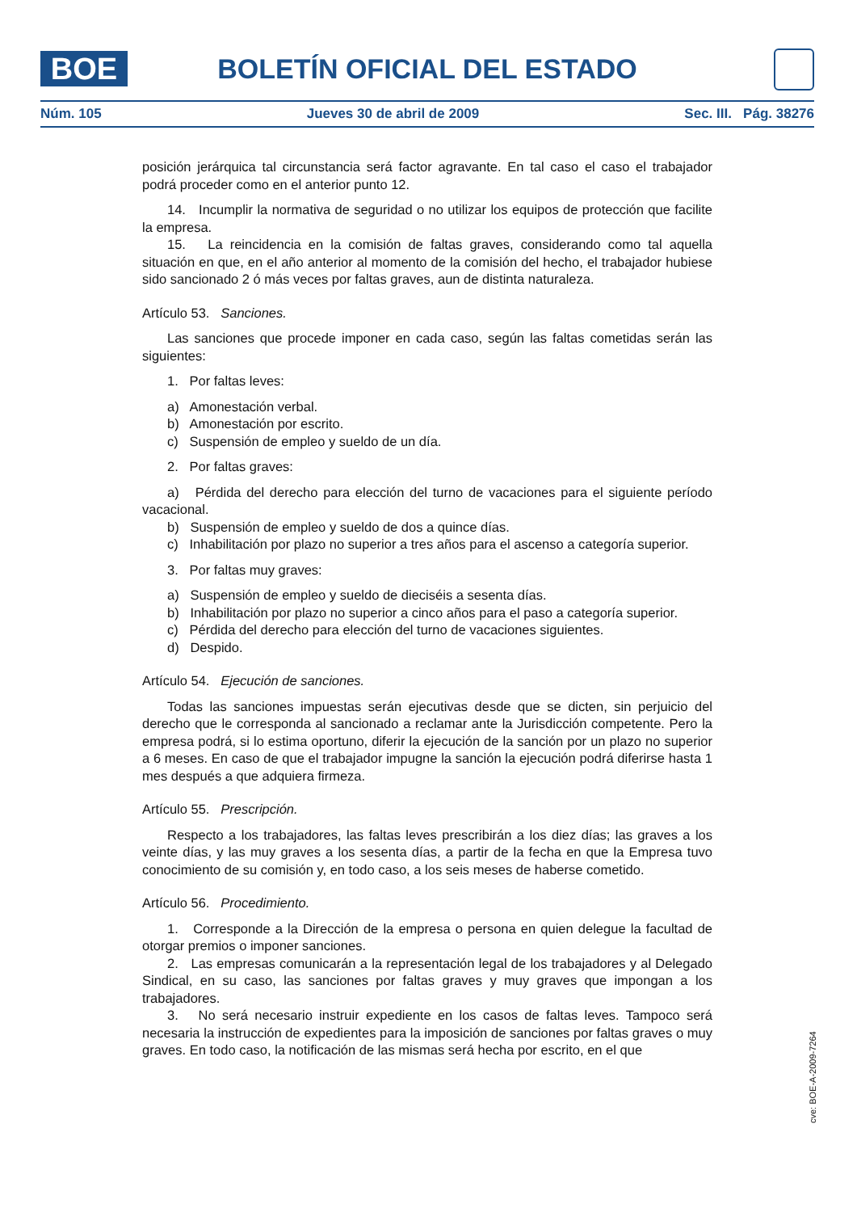BOE
BOLETÍN OFICIAL DEL ESTADO
Núm. 105 Jueves 30 de abril de 2009 Sec. III. Pág. 38276
posición jerárquica tal circunstancia será factor agravante. En tal caso el caso el trabajador podrá proceder como en el anterior punto 12.
14. Incumplir la normativa de seguridad o no utilizar los equipos de protección que facilite la empresa.
15. La reincidencia en la comisión de faltas graves, considerando como tal aquella situación en que, en el año anterior al momento de la comisión del hecho, el trabajador hubiese sido sancionado 2 ó más veces por faltas graves, aun de distinta naturaleza.
Artículo 53. Sanciones.
Las sanciones que procede imponer en cada caso, según las faltas cometidas serán las siguientes:
1. Por faltas leves:
a) Amonestación verbal.
b) Amonestación por escrito.
c) Suspensión de empleo y sueldo de un día.
2. Por faltas graves:
a) Pérdida del derecho para elección del turno de vacaciones para el siguiente período vacacional.
b) Suspensión de empleo y sueldo de dos a quince días.
c) Inhabilitación por plazo no superior a tres años para el ascenso a categoría superior.
3. Por faltas muy graves:
a) Suspensión de empleo y sueldo de dieciséis a sesenta días.
b) Inhabilitación por plazo no superior a cinco años para el paso a categoría superior.
c) Pérdida del derecho para elección del turno de vacaciones siguientes.
d) Despido.
Artículo 54. Ejecución de sanciones.
Todas las sanciones impuestas serán ejecutivas desde que se dicten, sin perjuicio del derecho que le corresponda al sancionado a reclamar ante la Jurisdicción competente. Pero la empresa podrá, si lo estima oportuno, diferir la ejecución de la sanción por un plazo no superior a 6 meses. En caso de que el trabajador impugne la sanción la ejecución podrá diferirse hasta 1 mes después a que adquiera firmeza.
Artículo 55. Prescripción.
Respecto a los trabajadores, las faltas leves prescribirán a los diez días; las graves a los veinte días, y las muy graves a los sesenta días, a partir de la fecha en que la Empresa tuvo conocimiento de su comisión y, en todo caso, a los seis meses de haberse cometido.
Artículo 56. Procedimiento.
1. Corresponde a la Dirección de la empresa o persona en quien delegue la facultad de otorgar premios o imponer sanciones.
2. Las empresas comunicarán a la representación legal de los trabajadores y al Delegado Sindical, en su caso, las sanciones por faltas graves y muy graves que impongan a los trabajadores.
3. No será necesario instruir expediente en los casos de faltas leves. Tampoco será necesaria la instrucción de expedientes para la imposición de sanciones por faltas graves o muy graves. En todo caso, la notificación de las mismas será hecha por escrito, en el que
cve: BOE-A-2009-7264